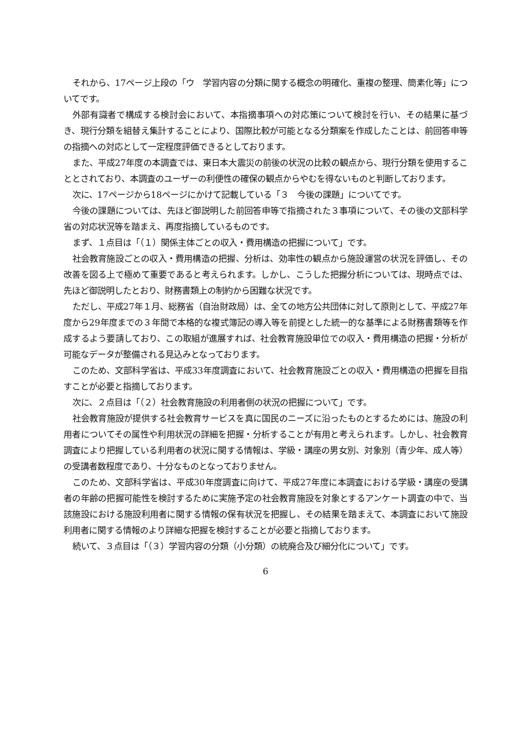それから、17ページ上段の「ウ　学習内容の分類に関する概念の明確化、重複の整理、簡素化等」についてです。
外部有識者で構成する検討会において、本指摘事項への対応策について検討を行い、その結果に基づき、現行分類を組替え集計することにより、国際比較が可能となる分類案を作成したことは、前回答申等の指摘への対応として一定程度評価できるとしております。
また、平成27年度の本調査では、東日本大震災の前後の状況の比較の観点から、現行分類を使用することとされており、本調査のユーザーの利便性の確保の観点からやむを得ないものと判断しております。
次に、17ページから18ページにかけて記載している「３　今後の課題」についてです。
今後の課題については、先ほど御説明した前回答申等で指摘された３事項について、その後の文部科学省の対応状況等を踏まえ、再度指摘しているものです。
まず、１点目は「（１）関係主体ごとの収入・費用構造の把握について」です。
社会教育施設ごとの収入・費用構造の把握、分析は、効率性の観点から施設運営の状況を評価し、その改善を図る上で極めて重要であると考えられます。しかし、こうした把握分析については、現時点では、先ほど御説明したとおり、財務書類上の制約から困難な状況です。
ただし、平成27年１月、総務省（自治財政局）は、全ての地方公共団体に対して原則として、平成27年度から29年度までの３年間で本格的な複式簿記の導入等を前提とした統一的な基準による財務書類等を作成するよう要請しており、この取組が進展すれば、社会教育施設単位での収入・費用構造の把握・分析が可能なデータが整備される見込みとなっております。
このため、文部科学省は、平成33年度調査において、社会教育施設ごとの収入・費用構造の把握を目指すことが必要と指摘しております。
次に、２点目は「（２）社会教育施設の利用者側の状況の把握について」です。
社会教育施設が提供する社会教育サービスを真に国民のニーズに沿ったものとするためには、施設の利用者についてその属性や利用状況の詳細を把握・分析することが有用と考えられます。しかし、社会教育調査により把握している利用者の状況に関する情報は、学級・講座の男女別、対象別（青少年、成人等）の受講者数程度であり、十分なものとなっておりません。
このため、文部科学省は、平成30年度調査に向けて、平成27年度に本調査における学級・講座の受講者の年齢の把握可能性を検討するために実施予定の社会教育施設を対象とするアンケート調査の中で、当該施設における施設利用者に関する情報の保有状況を把握し、その結果を踏まえて、本調査において施設利用者に関する情報のより詳細な把握を検討することが必要と指摘しております。
続いて、３点目は「（３）学習内容の分類（小分類）の統廃合及び細分化について」です。
6